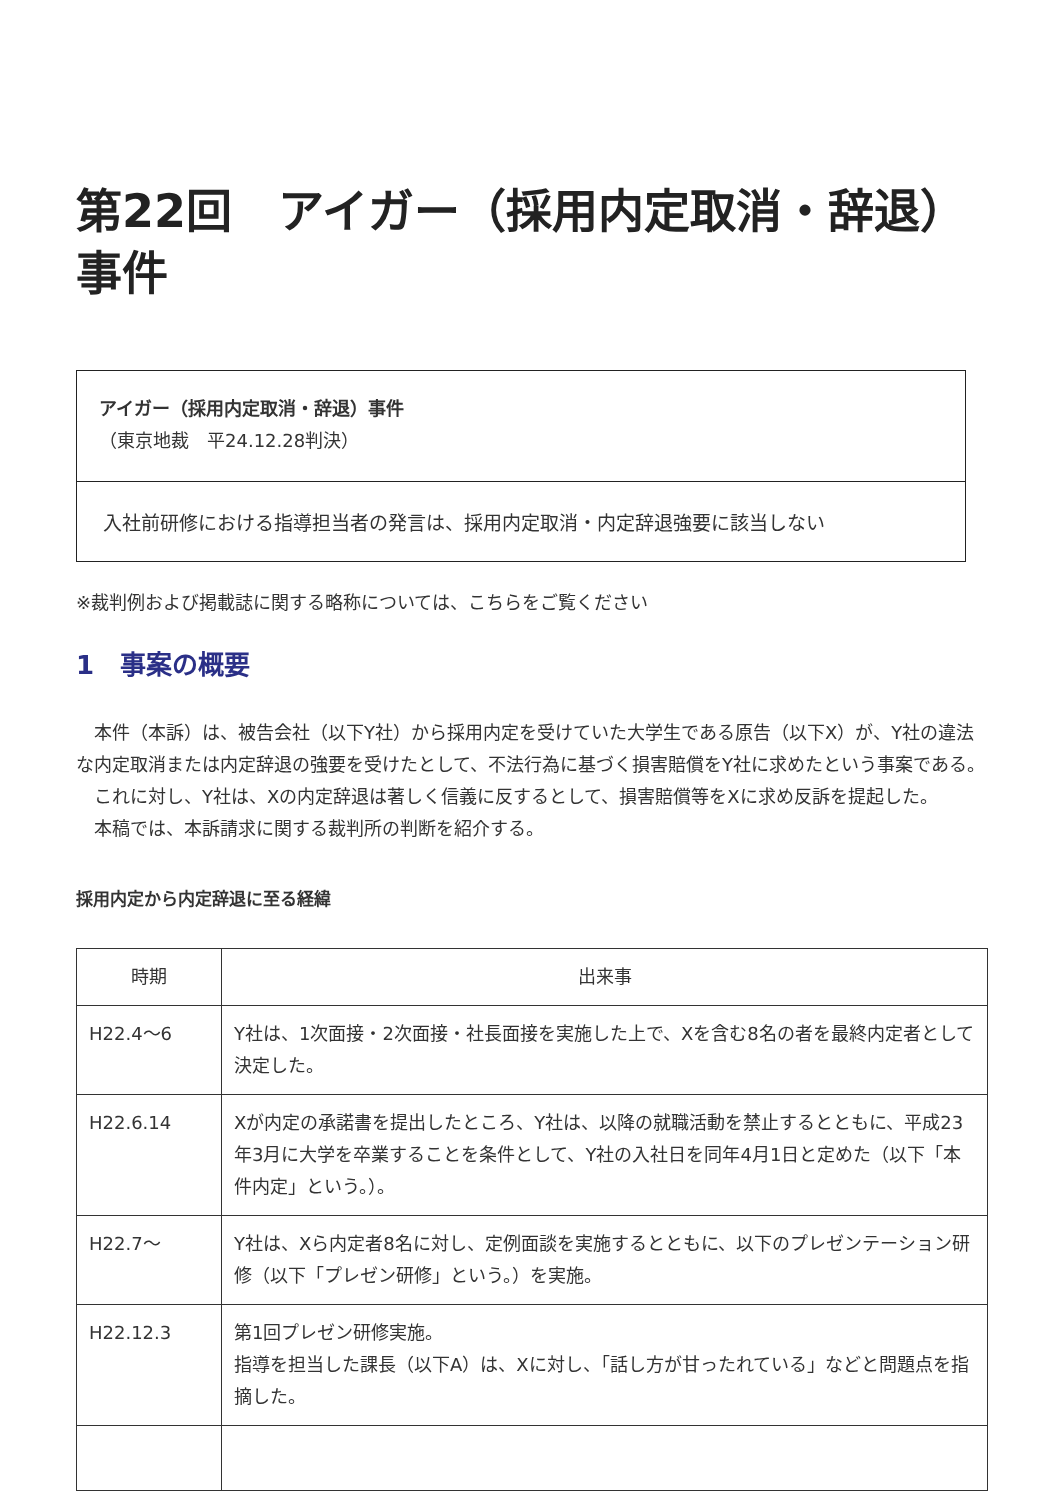第22回　アイガー（採用内定取消・辞退）事件
アイガー（採用内定取消・辞退）事件
（東京地裁　平24.12.28判決）
入社前研修における指導担当者の発言は、採用内定取消・内定辞退強要に該当しない
※裁判例および掲載誌に関する略称については、こちらをご覧ください
1　事案の概要
　本件（本訴）は、被告会社（以下Y社）から採用内定を受けていた大学生である原告（以下X）が、Y社の違法な内定取消または内定辞退の強要を受けたとして、不法行為に基づく損害賠償をY社に求めたという事案である。
　これに対し、Y社は、Xの内定辞退は著しく信義に反するとして、損害賠償等をXに求め反訴を提起した。
　本稿では、本訴請求に関する裁判所の判断を紹介する。
採用内定から内定辞退に至る経緯
| 時期 | 出来事 |
| --- | --- |
| H22.4〜6 | Y社は、1次面接・2次面接・社長面接を実施した上で、Xを含む8名の者を最終内定者として決定した。 |
| H22.6.14 | Xが内定の承諾書を提出したところ、Y社は、以降の就職活動を禁止するとともに、平成23年3月に大学を卒業することを条件として、Y社の入社日を同年4月1日と定めた（以下「本件内定」という。）。 |
| H22.7〜 | Y社は、Xら内定者8名に対し、定例面談を実施するとともに、以下のプレゼンテーション研修（以下「プレゼン研修」という。）を実施。 |
| H22.12.3 | 第1回プレゼン研修実施。 指導を担当した課長（以下A）は、Xに対し、「話し方が甘ったれている」などと問題点を指摘した。 |